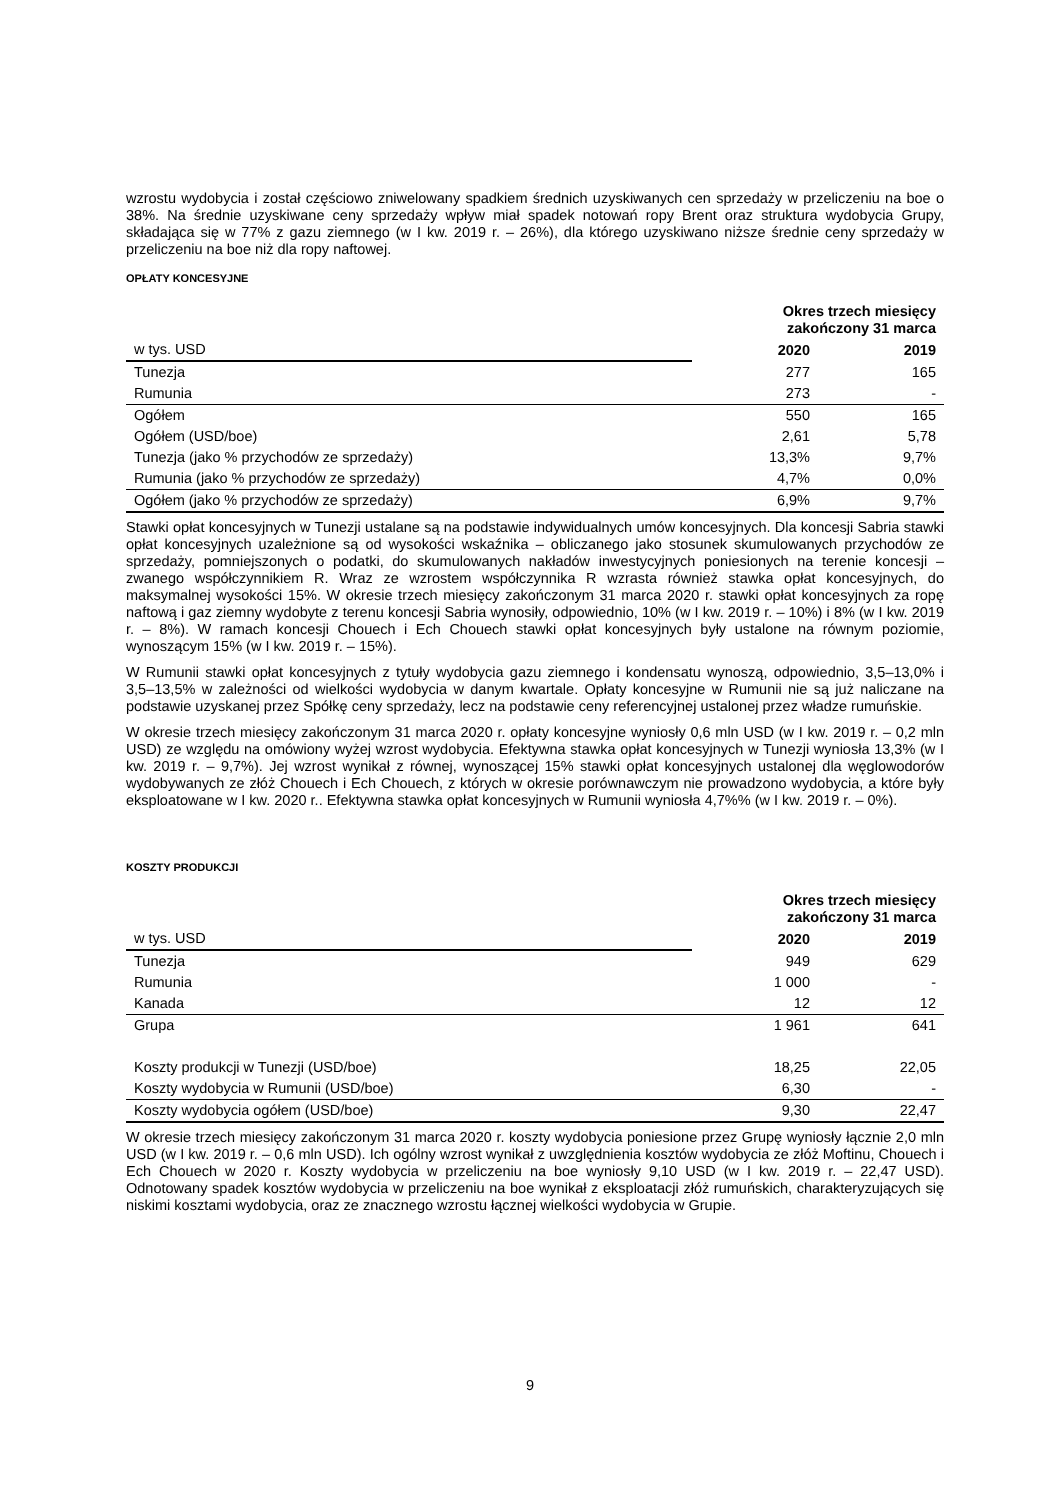wzrostu wydobycia i został częściowo zniwelowany spadkiem średnich uzyskiwanych cen sprzedaży w przeliczeniu na boe o 38%. Na średnie uzyskiwane ceny sprzedaży wpływ miał spadek notowań ropy Brent oraz struktura wydobycia Grupy, składająca się w 77% z gazu ziemnego (w I kw. 2019 r. – 26%), dla którego uzyskiwano niższe średnie ceny sprzedaży w przeliczeniu na boe niż dla ropy naftowej.
OPŁATY KONCESYJNE
| | Okres trzech miesięcy zakończony 31 marca | |
| w tys. USD | 2020 | 2019 |
| Tunezja | 277 | 165 |
| Rumunia | 273 | - |
| Ogółem | 550 | 165 |
| Ogółem (USD/boe) | 2,61 | 5,78 |
| Tunezja (jako % przychodów ze sprzedaży) | 13,3% | 9,7% |
| Rumunia (jako % przychodów ze sprzedaży) | 4,7% | 0,0% |
| Ogółem (jako % przychodów ze sprzedaży) | 6,9% | 9,7% |
Stawki opłat koncesyjnych w Tunezji ustalane są na podstawie indywidualnych umów koncesyjnych. Dla koncesji Sabria stawki opłat koncesyjnych uzależnione są od wysokości wskaźnika – obliczanego jako stosunek skumulowanych przychodów ze sprzedaży, pomniejszonych o podatki, do skumulowanych nakładów inwestycyjnych poniesionych na terenie koncesji – zwanego współczynnikiem R. Wraz ze wzrostem współczynnika R wzrasta również stawka opłat koncesyjnych, do maksymalnej wysokości 15%. W okresie trzech miesięcy zakończonym 31 marca 2020 r. stawki opłat koncesyjnych za ropę naftową i gaz ziemny wydobyte z terenu koncesji Sabria wynosiły, odpowiednio, 10% (w I kw. 2019 r. – 10%) i 8% (w I kw. 2019 r. – 8%). W ramach koncesji Chouech i Ech Chouech stawki opłat koncesyjnych były ustalone na równym poziomie, wynoszącym 15% (w I kw. 2019 r. – 15%).
W Rumunii stawki opłat koncesyjnych z tytuły wydobycia gazu ziemnego i kondensatu wynoszą, odpowiednio, 3,5–13,0% i 3,5–13,5% w zależności od wielkości wydobycia w danym kwartale. Opłaty koncesyjne w Rumunii nie są już naliczane na podstawie uzyskanej przez Spółkę ceny sprzedaży, lecz na podstawie ceny referencyjnej ustalonej przez władze rumuńskie.
W okresie trzech miesięcy zakończonym 31 marca 2020 r. opłaty koncesyjne wyniosły 0,6 mln USD (w I kw. 2019 r. – 0,2 mln USD) ze względu na omówiony wyżej wzrost wydobycia. Efektywna stawka opłat koncesyjnych w Tunezji wyniosła 13,3% (w I kw. 2019 r. – 9,7%). Jej wzrost wynikał z równej, wynoszącej 15% stawki opłat koncesyjnych ustalonej dla węglowodorów wydobywanych ze złóż Chouech i Ech Chouech, z których w okresie porównawczym nie prowadzono wydobycia, a które były eksploatowane w I kw. 2020 r.. Efektywna stawka opłat koncesyjnych w Rumunii wyniosła 4,7%% (w I kw. 2019 r. – 0%).
KOSZTY PRODUKCJI
| | Okres trzech miesięcy zakończony 31 marca | |
| w tys. USD | 2020 | 2019 |
| Tunezja | 949 | 629 |
| Rumunia | 1 000 | - |
| Kanada | 12 | 12 |
| Grupa | 1 961 | 641 |
| Koszty produkcji w Tunezji (USD/boe) | 18,25 | 22,05 |
| Koszty wydobycia w Rumunii (USD/boe) | 6,30 | - |
| Koszty wydobycia ogółem (USD/boe) | 9,30 | 22,47 |
W okresie trzech miesięcy zakończonym 31 marca 2020 r. koszty wydobycia poniesione przez Grupę wyniosły łącznie 2,0 mln USD (w I kw. 2019 r. – 0,6 mln USD). Ich ogólny wzrost wynikał z uwzględnienia kosztów wydobycia ze złóż Moftinu, Chouech i Ech Chouech w 2020 r. Koszty wydobycia w przeliczeniu na boe wyniosły 9,10 USD (w I kw. 2019 r. – 22,47 USD). Odnotowany spadek kosztów wydobycia w przeliczeniu na boe wynikał z eksploatacji złóż rumuńskich, charakteryzujących się niskimi kosztami wydobycia, oraz ze znacznego wzrostu łącznej wielkości wydobycia w Grupie.
9